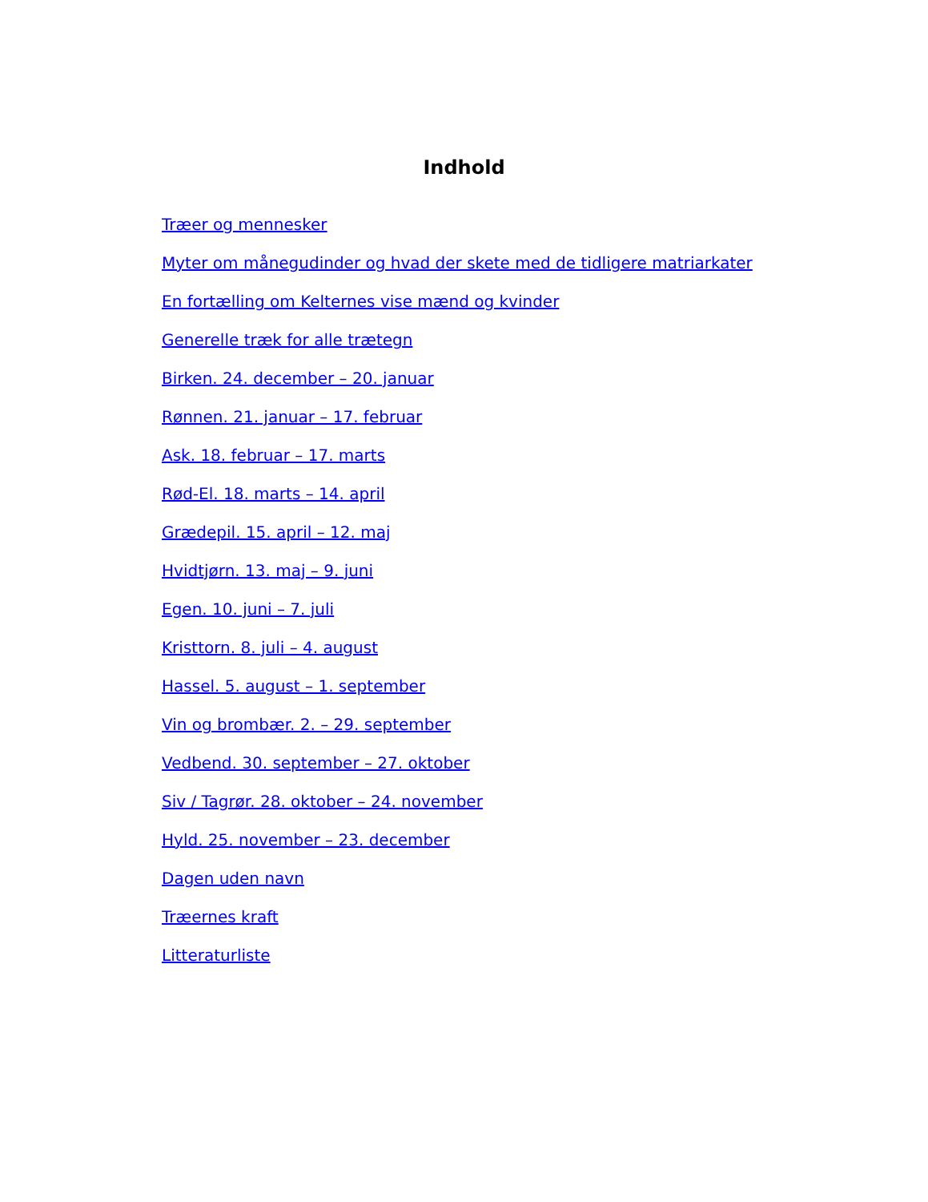Indhold
Træer og mennesker
Myter om månegudinder og hvad der skete med de tidligere matriarkater
En fortælling om Kelternes vise mænd og kvinder
Generelle træk for alle trætegn
Birken. 24. december – 20. januar
Rønnen. 21. januar – 17. februar
Ask. 18. februar – 17. marts
Rød-El. 18. marts – 14. april
Grædepil. 15. april – 12. maj
Hvidtjørn. 13. maj – 9. juni
Egen. 10. juni – 7. juli
Kristtorn. 8. juli – 4. august
Hassel. 5. august – 1. september
Vin og brombær. 2. – 29. september
Vedbend. 30. september – 27. oktober
Siv / Tagrør. 28. oktober – 24. november
Hyld. 25. november – 23. december
Dagen uden navn
Træernes kraft
Litteraturliste